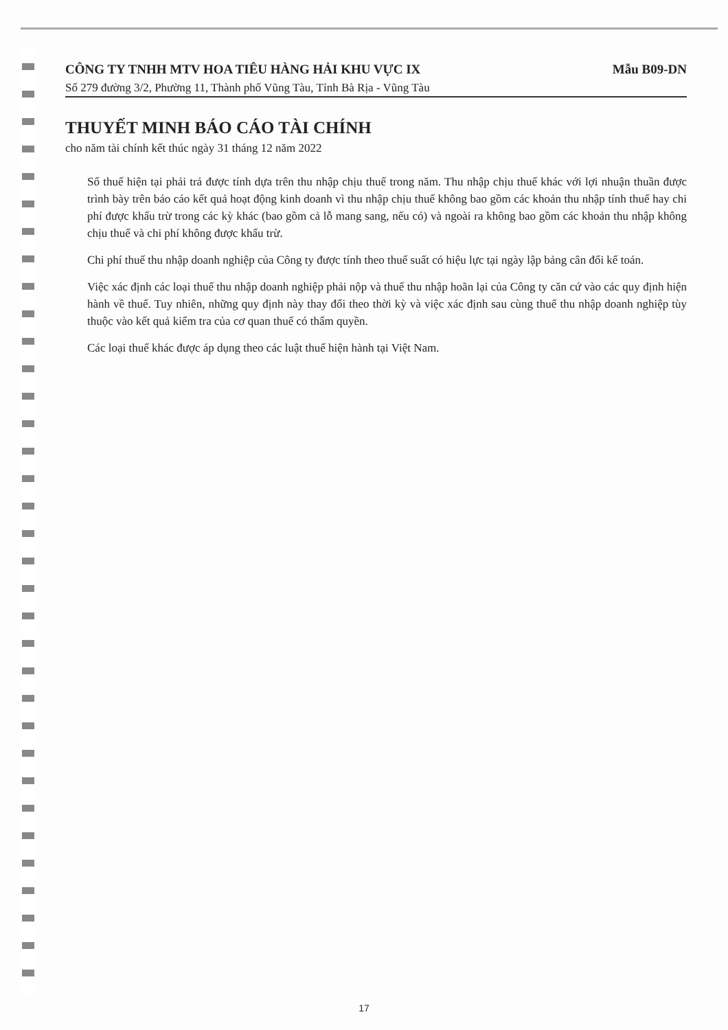CÔNG TY TNHH MTV HOA TIÊU HÀNG HẢI KHU VỰC IX Mẫu B09-DN
Số 279 đường 3/2, Phường 11, Thành phố Vũng Tàu, Tỉnh Bà Rịa - Vũng Tàu
THUYẾT MINH BÁO CÁO TÀI CHÍNH
cho năm tài chính kết thúc ngày 31 tháng 12 năm 2022
Số thuế hiện tại phải trả được tính dựa trên thu nhập chịu thuế trong năm. Thu nhập chịu thuế khác với lợi nhuận thuần được trình bày trên báo cáo kết quả hoạt động kinh doanh vì thu nhập chịu thuế không bao gồm các khoản thu nhập tính thuế hay chi phí được khấu trừ trong các kỳ khác (bao gồm cả lỗ mang sang, nếu có) và ngoài ra không bao gồm các khoản thu nhập không chịu thuế và chi phí không được khấu trừ.
Chi phí thuế thu nhập doanh nghiệp của Công ty được tính theo thuế suất có hiệu lực tại ngày lập bảng cân đối kế toán.
Việc xác định các loại thuế thu nhập doanh nghiệp phải nộp và thuế thu nhập hoãn lại của Công ty căn cứ vào các quy định hiện hành về thuế. Tuy nhiên, những quy định này thay đổi theo thời kỳ và việc xác định sau cùng thuế thu nhập doanh nghiệp tùy thuộc vào kết quả kiểm tra của cơ quan thuế có thẩm quyền.
Các loại thuế khác được áp dụng theo các luật thuế hiện hành tại Việt Nam.
17